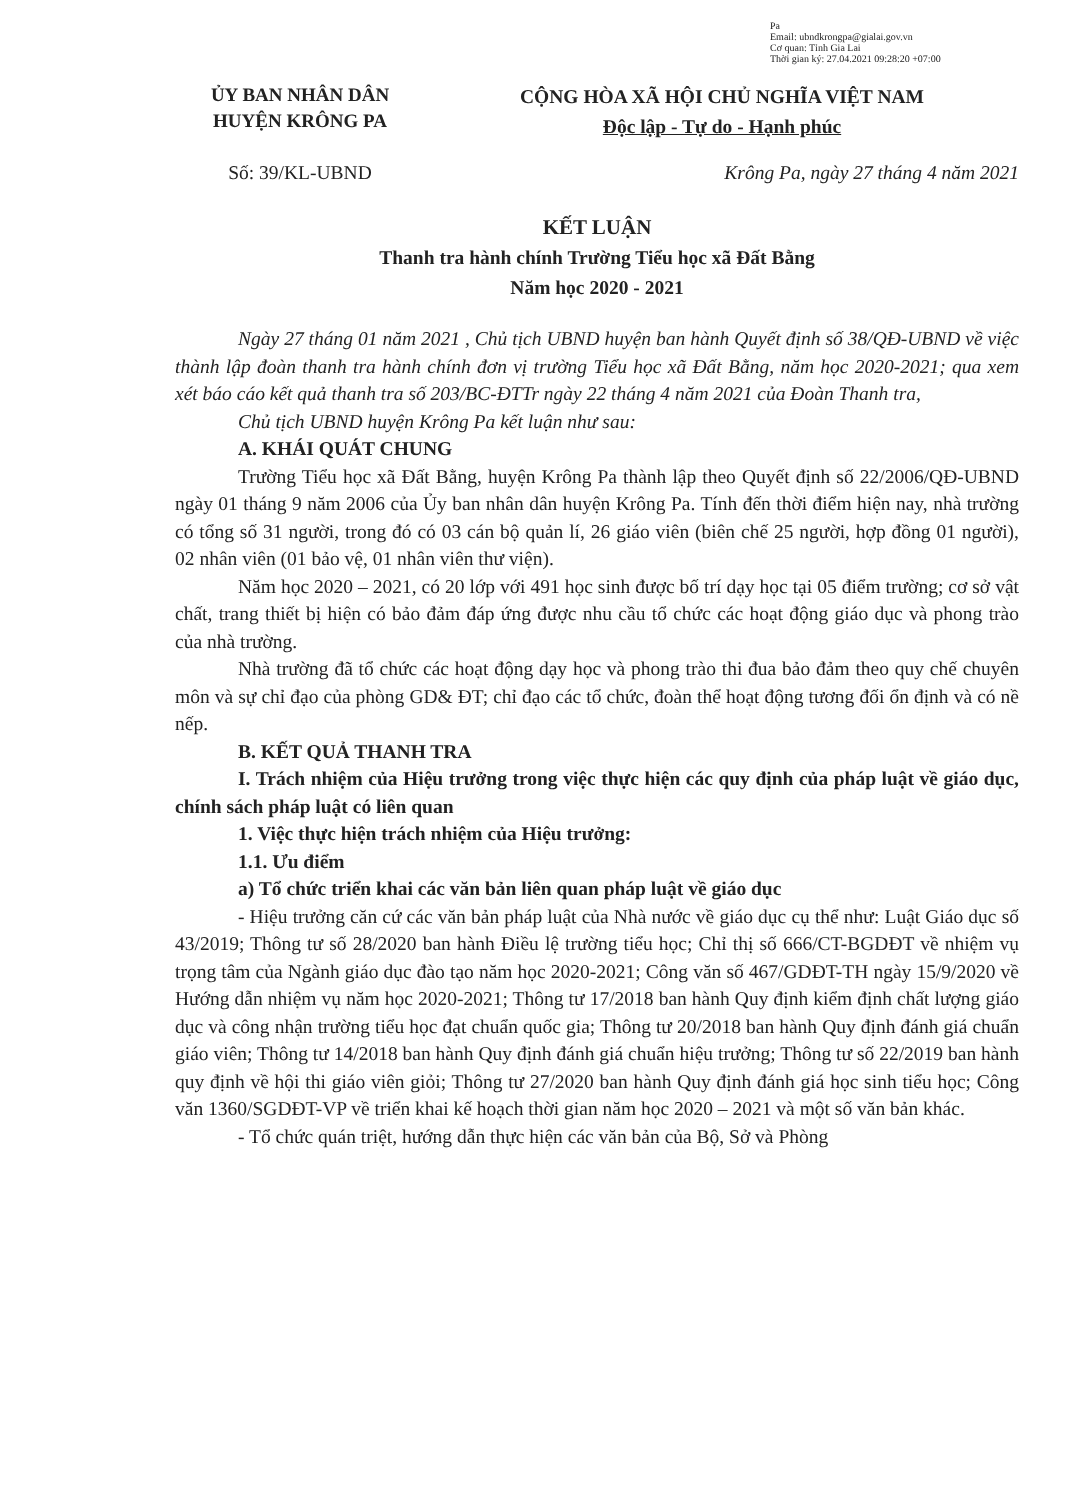Pa
Email: ubndkrongpa@gialai.gov.vn
Cơ quan: Tỉnh Gia Lai
Thời gian ký: 27.04.2021 09:28:20 +07:00
ỦY BAN NHÂN DÂN
HUYỆN KRÔNG PA
CỘNG HÒA XÃ HỘI CHỦ NGHĨA VIỆT NAM
Độc lập - Tự do - Hạnh phúc
Số: 39/KL-UBND Krông Pa, ngày 27 tháng 4 năm 2021
KẾT LUẬN
Thanh tra hành chính Trường Tiểu học xã Đất Bằng
Năm học 2020 - 2021
Ngày 27 tháng 01 năm 2021 , Chủ tịch UBND huyện ban hành Quyết định số 38/QĐ-UBND về việc thành lập đoàn thanh tra hành chính đơn vị trường Tiểu học xã Đất Bằng, năm học 2020-2021; qua xem xét báo cáo kết quả thanh tra số 203/BC-ĐTTr ngày 22 tháng 4 năm 2021 của Đoàn Thanh tra,
Chủ tịch UBND huyện Krông Pa kết luận như sau:
A. KHÁI QUÁT CHUNG
Trường Tiểu học xã Đất Bằng, huyện Krông Pa thành lập theo Quyết định số 22/2006/QĐ-UBND ngày 01 tháng 9 năm 2006 của Ủy ban nhân dân huyện Krông Pa. Tính đến thời điểm hiện nay, nhà trường có tổng số 31 người, trong đó có 03 cán bộ quản lí, 26 giáo viên (biên chế 25 người, hợp đồng 01 người), 02 nhân viên (01 bảo vệ, 01 nhân viên thư viện).
Năm học 2020 – 2021, có 20 lớp với 491 học sinh được bố trí dạy học tại 05 điểm trường; cơ sở vật chất, trang thiết bị hiện có bảo đảm đáp ứng được nhu cầu tổ chức các hoạt động giáo dục và phong trào của nhà trường.
Nhà trường đã tổ chức các hoạt động dạy học và phong trào thi đua bảo đảm theo quy chế chuyên môn và sự chỉ đạo của phòng GD& ĐT; chỉ đạo các tổ chức, đoàn thể hoạt động tương đối ổn định và có nề nếp.
B. KẾT QUẢ THANH TRA
I. Trách nhiệm của Hiệu trưởng trong việc thực hiện các quy định của pháp luật về giáo dục, chính sách pháp luật có liên quan
1. Việc thực hiện trách nhiệm của Hiệu trưởng:
1.1. Ưu điểm
a) Tổ chức triển khai các văn bản liên quan pháp luật về giáo dục
- Hiệu trưởng căn cứ các văn bản pháp luật của Nhà nước về giáo dục cụ thể như: Luật Giáo dục số 43/2019; Thông tư số 28/2020 ban hành Điều lệ trường tiểu học; Chỉ thị số 666/CT-BGDĐT về nhiệm vụ trọng tâm của Ngành giáo dục đào tạo năm học 2020-2021; Công văn số 467/GDĐT-TH ngày 15/9/2020 về Hướng dẫn nhiệm vụ năm học 2020-2021; Thông tư 17/2018 ban hành Quy định kiểm định chất lượng giáo dục và công nhận trường tiểu học đạt chuẩn quốc gia; Thông tư 20/2018 ban hành Quy định đánh giá chuẩn giáo viên; Thông tư 14/2018 ban hành Quy định đánh giá chuẩn hiệu trưởng; Thông tư số 22/2019 ban hành quy định về hội thi giáo viên giỏi; Thông tư 27/2020 ban hành Quy định đánh giá học sinh tiểu học; Công văn 1360/SGDĐT-VP về triển khai kế hoạch thời gian năm học 2020 – 2021 và một số văn bản khác.
- Tổ chức quán triệt, hướng dẫn thực hiện các văn bản của Bộ, Sở và Phòng